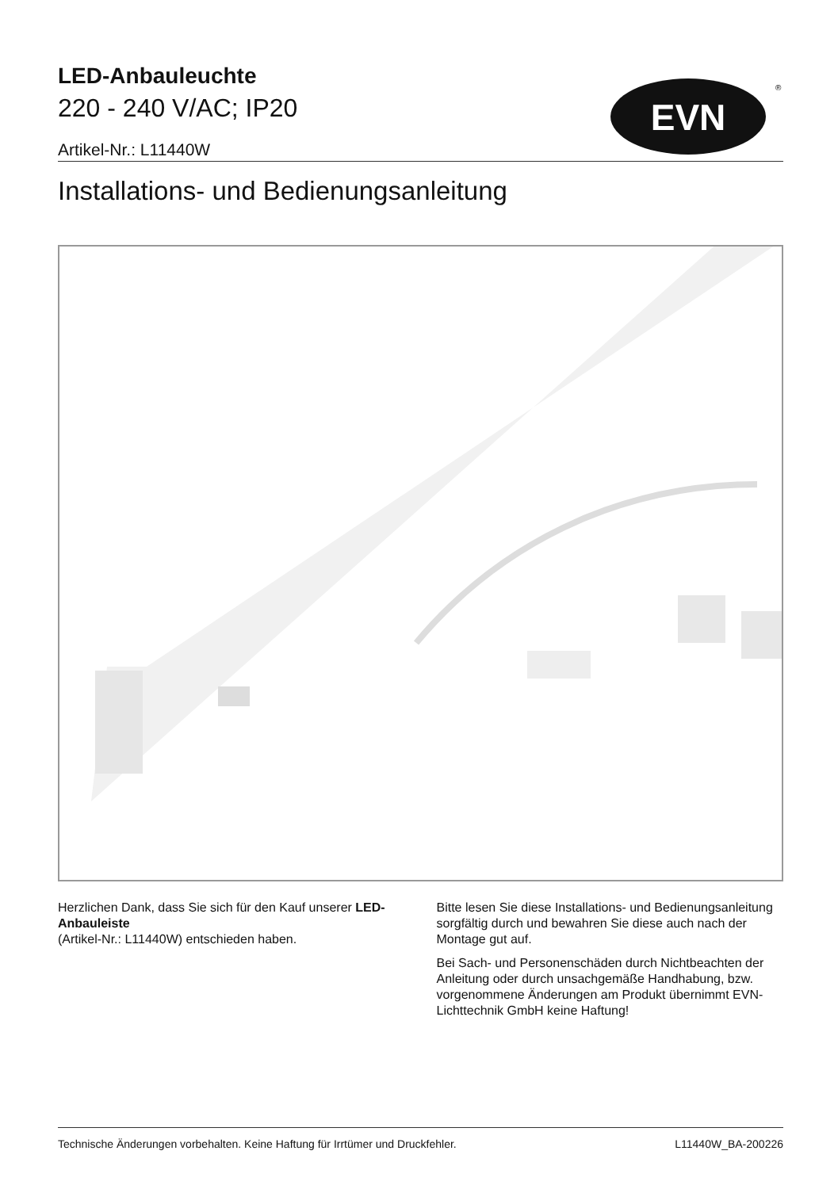LED-Anbauleuchte
220 - 240 V/AC; IP20
Artikel-Nr.: L11440W
Installations- und Bedienungsanleitung
EVN
®
Herzlichen Dank, dass Sie sich für den Kauf unserer LED-Anbauleiste
(Artikel-Nr.: L11440W) entschieden haben.
Bitte lesen Sie diese Installations- und Bedienungsanleitung sorgfältig durch und bewahren Sie diese auch nach der Montage gut auf.
Bei Sach- und Personenschäden durch Nichtbeachten der Anleitung oder durch unsachgemäße Handhabung, bzw. vorgenommene Änderungen am Produkt übernimmt EVN-Lichttechnik GmbH keine Haftung!
Technische Änderungen vorbehalten. Keine Haftung für Irrtümer und Druckfehler. L11440W_BA-200226